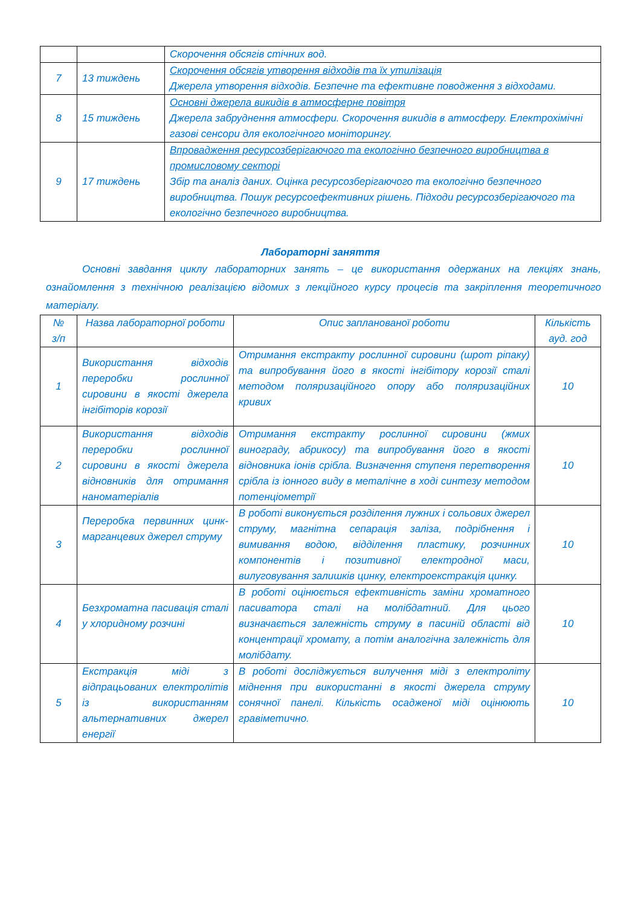| | | Скорочення обсягів стічних вод. |
| 7 | 13 тиждень | Скорочення обсягів утворення відходів та їх утилізація Джерела утворення відходів. Безпечне та ефективне поводження з відходами. |
| 8 | 15 тиждень | Основні джерела викидів в атмосферне повітря Джерела забруднення атмосфери. Скорочення викидів в атмосферу. Електрохімічні газові сенсори для екологічного моніторингу. |
| 9 | 17 тиждень | Впровадження ресурсозберігаючого та екологічно безпечного виробництва в промисловому секторі Збір та аналіз даних. Оцінка ресурсозберігаючого та екологічно безпечного виробництва. Пошук ресурсоефективних рішень. Підходи ресурсозберігаючого та екологічно безпечного виробництва. |
Лабораторні заняття
Основні завдання циклу лабораторних занять – це використання одержаних на лекціях знань, ознайомлення з технічною реалізацією відомих з лекційного курсу процесів та закріплення теоретичного матеріалу.
| № з/п | Назва лабораторної роботи | Опис запланованої роботи | Кількість ауд. год |
| --- | --- | --- | --- |
| 1 | Використання відходів переробки рослинної сировини в якості джерела інгібіторів корозії | Отримання екстракту рослинної сировини (шрот ріпаку) та випробування його в якості інгібітору корозії сталі методом поляризаційного опору або поляризаційних кривих | 10 |
| 2 | Використання відходів переробки рослинної сировини в якості джерела відновників для отримання наноматеріалів | Отримання екстракту рослинної сировини (жмих винограду, абрикосу) та випробування його в якості відновника іонів срібла. Визначення ступеня перетворення срібла із іонного виду в металічне в ході синтезу методом потенціометрії | 10 |
| 3 | Переробка первинних цинк-марганцевих джерел струму | В роботі виконується розділення лужних і сольових джерел струму, магнітна сепарація заліза, подрібнення і вимивання водою, відділення пластику, розчинних компонентів і позитивної електродної маси, вилуговування залишків цинку, електроекстракція цинку. | 10 |
| 4 | Безхроматна пасивація сталі у хлоридному розчині | В роботі оцінюється ефективність заміни хроматного пасиватора сталі на молібдатний. Для цього визначається залежність струму в пасиній області від концентрації хромату, а потім аналогічна залежність для молібдату. | 10 |
| 5 | Екстракція міді з відпрацьованих електролітів із використанням альтернативних джерел енергії | В роботі досліджується вилучення міді з електроліту міднення при використанні в якості джерела струму сонячної панелі. Кількість осадженої міді оцінюють гравіметично. | 10 |